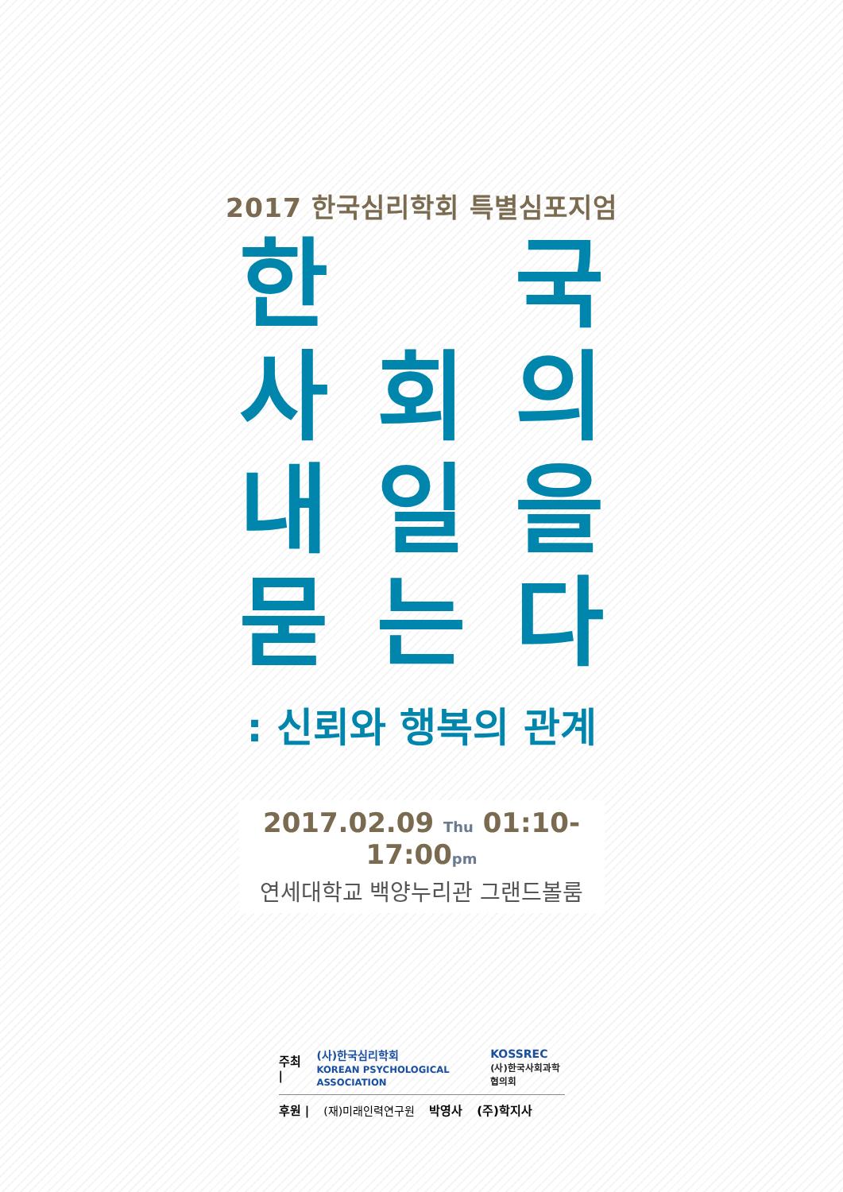2017 한국심리학회 특별심포지엄
한 국 사회의 내일을 묻는다
: 신뢰와 행복의 관계
2017.02.09 Thu 01:10-17:00pm
연세대학교 백양누리관 그랜드볼룸
주최 | (사)한국심리학회
KOREAN PSYCHOLOGICAL ASSOCIATION KOSSREC
(사)한국사회과학협의회
후원 | (재)미래인력연구원 박영사 (주)학지사